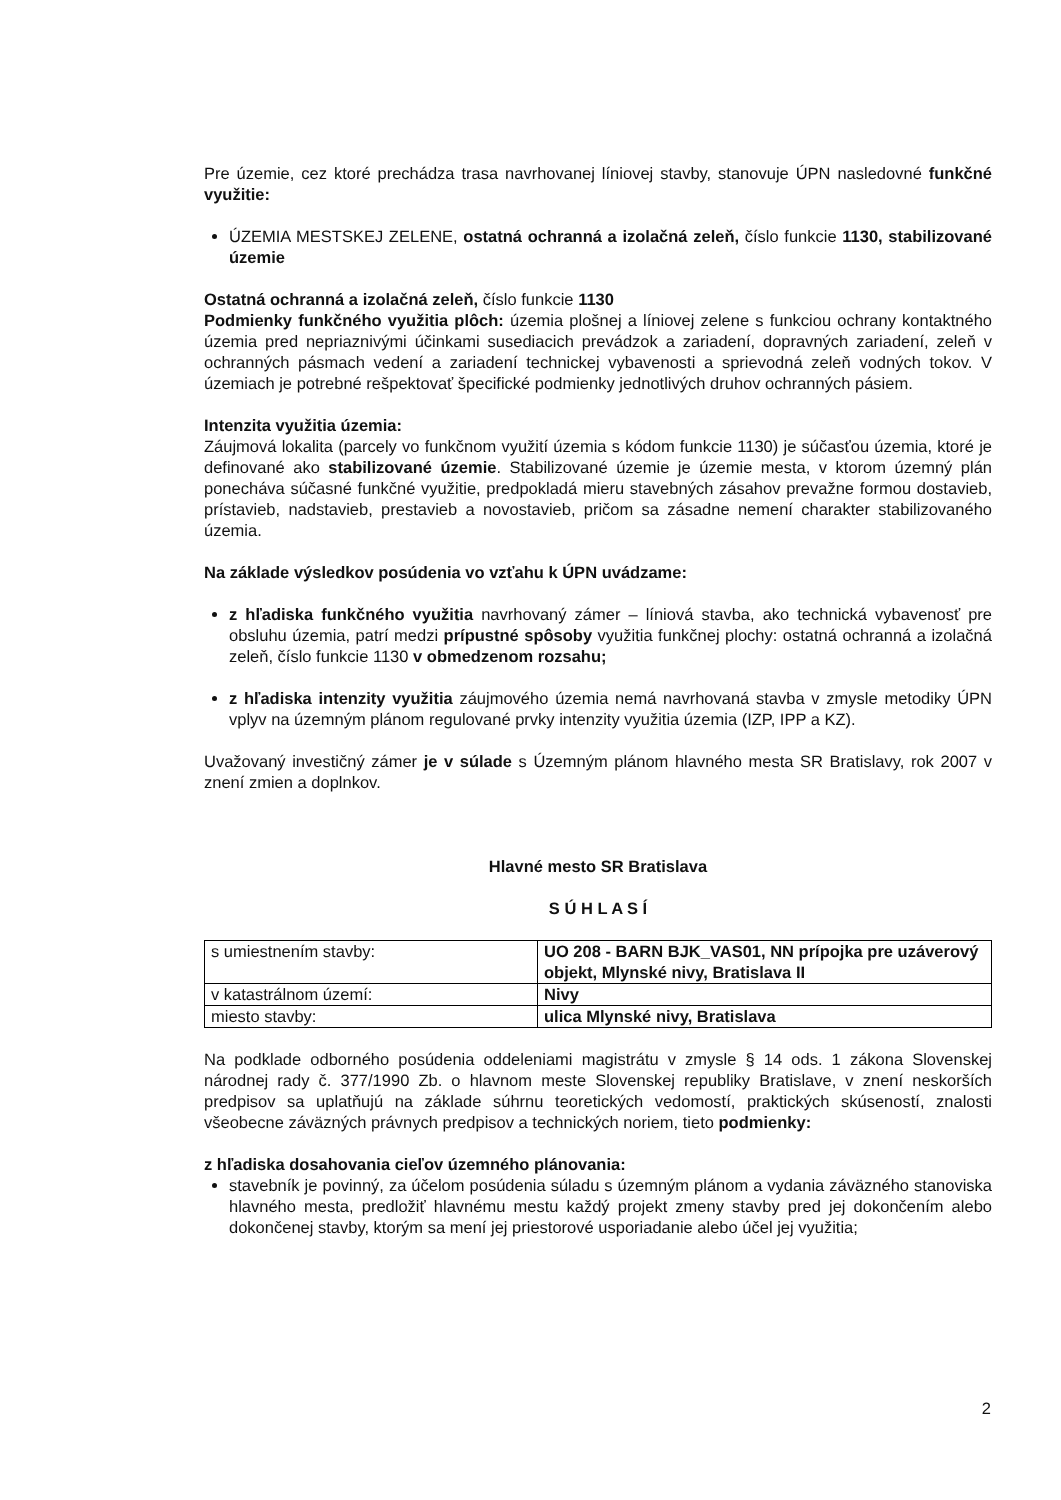Pre územie, cez ktoré prechádza trasa navrhovanej líniovej stavby, stanovuje ÚPN nasledovné funkčné využitie:
ÚZEMIA MESTSKEJ ZELENE, ostatná ochranná a izolačná zeleň, číslo funkcie 1130, stabilizované územie
Ostatná ochranná a izolačná zeleň, číslo funkcie 1130
Podmienky funkčného využitia plôch: územia plošnej a líniovej zelene s funkciou ochrany kontaktného územia pred nepriaznivými účinkami susediacich prevádzok a zariadení, dopravných zariadení, zeleň v ochranných pásmach vedení a zariadení technickej vybavenosti a sprievodná zeleň vodných tokov. V územiach je potrebné rešpektovať špecifické podmienky jednotlivých druhov ochranných pásiem.
Intenzita využitia územia:
Záujmová lokalita (parcely vo funkčnom využití územia s kódom funkcie 1130) je súčasťou územia, ktoré je definované ako stabilizované územie. Stabilizované územie je územie mesta, v ktorom územný plán ponecháva súčasné funkčné využitie, predpokladá mieru stavebných zásahov prevažne formou dostavieb, prístavieb, nadstavieb, prestavieb a novostavieb, pričom sa zásadne nemení charakter stabilizovaného územia.
Na základe výsledkov posúdenia vo vzťahu k ÚPN uvádzame:
z hľadiska funkčného využitia navrhovaný zámer – líniová stavba, ako technická vybavenosť pre obsluhu územia, patrí medzi prípustné spôsoby využitia funkčnej plochy: ostatná ochranná a izolačná zeleň, číslo funkcie 1130 v obmedzenom rozsahu;
z hľadiska intenzity využitia záujmového územia nemá navrhovaná stavba v zmysle metodiky ÚPN vplyv na územným plánom regulované prvky intenzity využitia územia (IZP, IPP a KZ).
Uvažovaný investičný zámer je v súlade s Územným plánom hlavného mesta SR Bratislavy, rok 2007 v znení zmien a doplnkov.
Hlavné mesto SR Bratislava
S Ú H L A S Í
| s umiestnením stavby: | UO 208 - BARN BJK_VAS01, NN prípojka pre uzáverový objekt, Mlynské nivy, Bratislava II |
| v katastrálnom území: | Nivy |
| miesto stavby: | ulica Mlynské nivy, Bratislava |
Na podklade odborného posúdenia oddeleniami magistrátu v zmysle § 14 ods. 1 zákona Slovenskej národnej rady č. 377/1990 Zb. o hlavnom meste Slovenskej republiky Bratislave, v znení neskorších predpisov sa uplatňujú na základe súhrnu teoretických vedomostí, praktických skúseností, znalosti všeobecne záväzných právnych predpisov a technických noriem, tieto podmienky:
z hľadiska dosahovania cieľov územného plánovania:
stavebník je povinný, za účelom posúdenia súladu s územným plánom a vydania záväzného stanoviska hlavného mesta, predložiť hlavnému mestu každý projekt zmeny stavby pred jej dokončením alebo dokončenej stavby, ktorým sa mení jej priestorové usporiadanie alebo účel jej využitia;
2